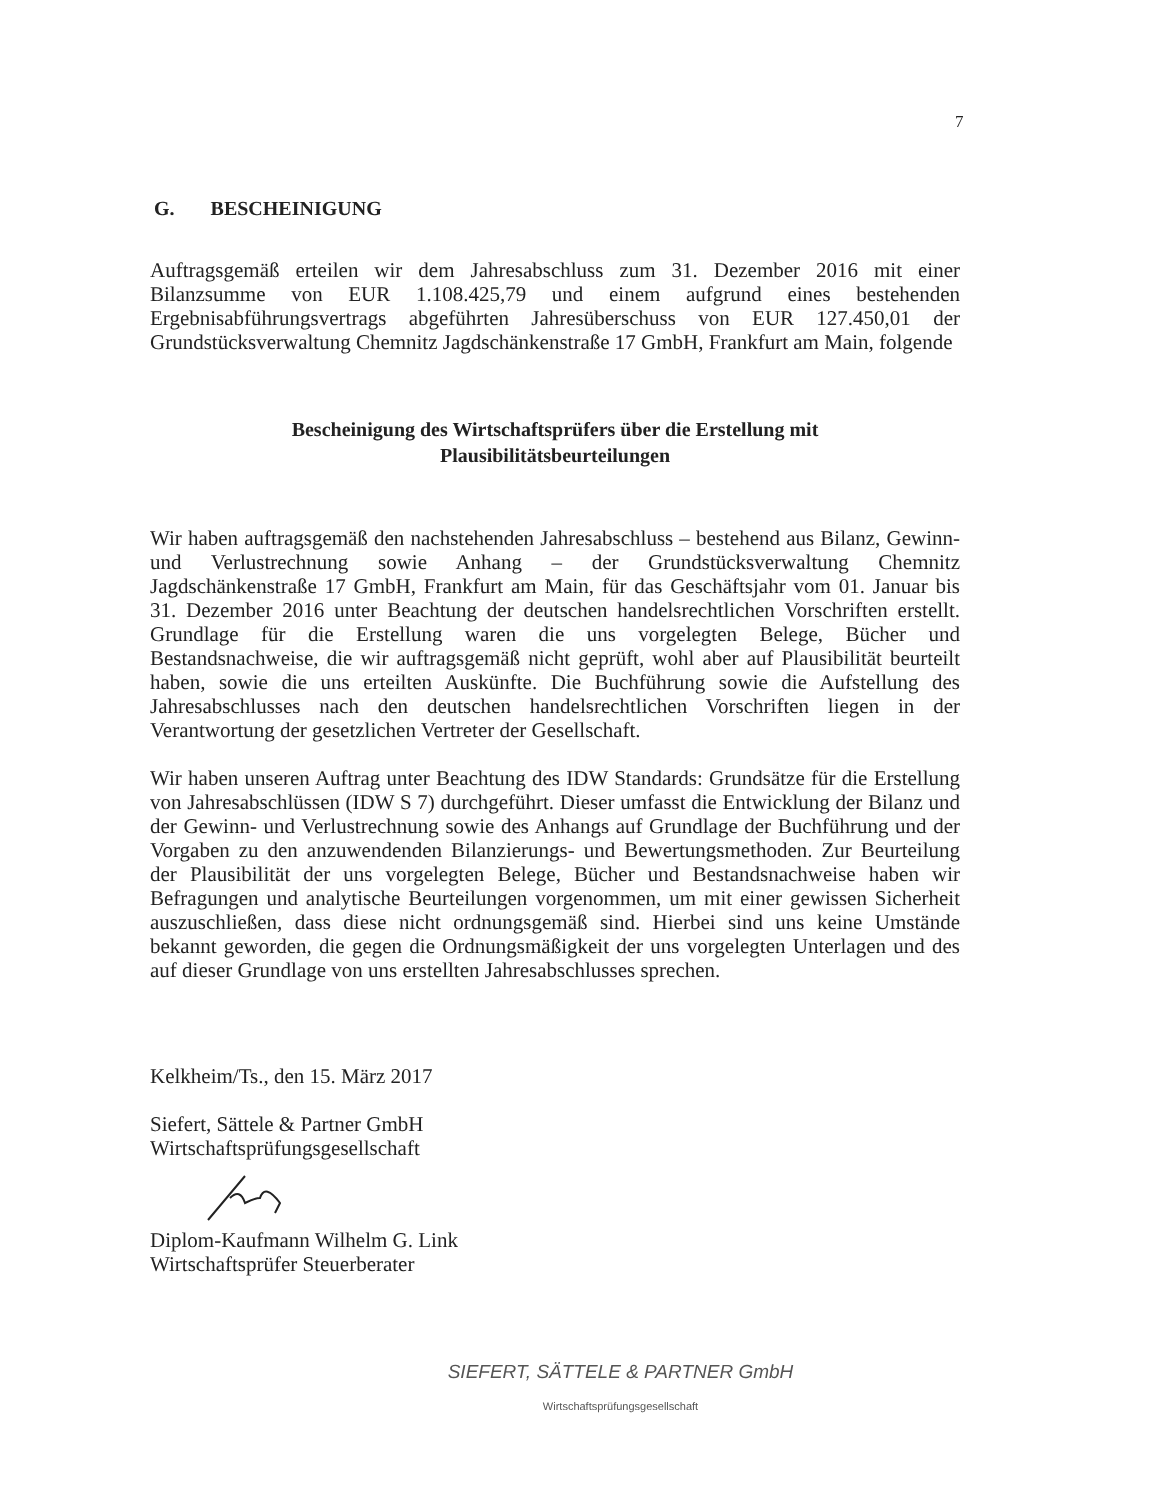7
G. BESCHEINIGUNG
Auftragsgemäß erteilen wir dem Jahresabschluss zum 31. Dezember 2016 mit einer Bilanzsumme von EUR 1.108.425,79 und einem aufgrund eines bestehenden Ergebnisabführungsvertrags abgeführten Jahresüberschuss von EUR 127.450,01 der Grundstücksverwaltung Chemnitz Jagdschänkenstraße 17 GmbH, Frankfurt am Main, folgende
Bescheinigung des Wirtschaftsprüfers über die Erstellung mit
Plausibilitätsbeurteilungen
Wir haben auftragsgemäß den nachstehenden Jahresabschluss – bestehend aus Bilanz, Gewinn- und Verlustrechnung sowie Anhang – der Grundstücksverwaltung Chemnitz Jagdschänkenstraße 17 GmbH, Frankfurt am Main, für das Geschäftsjahr vom 01. Januar bis 31. Dezember 2016 unter Beachtung der deutschen handelsrechtlichen Vorschriften erstellt. Grundlage für die Erstellung waren die uns vorgelegten Belege, Bücher und Bestandsnachweise, die wir auftragsgemäß nicht geprüft, wohl aber auf Plausibilität beurteilt haben, sowie die uns erteilten Auskünfte. Die Buchführung sowie die Aufstellung des Jahresabschlusses nach den deutschen handelsrechtlichen Vorschriften liegen in der Verantwortung der gesetzlichen Vertreter der Gesellschaft.
Wir haben unseren Auftrag unter Beachtung des IDW Standards: Grundsätze für die Erstellung von Jahresabschlüssen (IDW S 7) durchgeführt. Dieser umfasst die Entwicklung der Bilanz und der Gewinn- und Verlustrechnung sowie des Anhangs auf Grundlage der Buchführung und der Vorgaben zu den anzuwendenden Bilanzierungs- und Bewertungsmethoden. Zur Beurteilung der Plausibilität der uns vorgelegten Belege, Bücher und Bestandsnachweise haben wir Befragungen und analytische Beurteilungen vorgenommen, um mit einer gewissen Sicherheit auszuschließen, dass diese nicht ordnungsgemäß sind. Hierbei sind uns keine Umstände bekannt geworden, die gegen die Ordnungsmäßigkeit der uns vorgelegten Unterlagen und des auf dieser Grundlage von uns erstellten Jahresabschlusses sprechen.
Kelkheim/Ts., den 15. März 2017
Siefert, Sättele & Partner GmbH
Wirtschaftsprüfungsgesellschaft
Diplom-Kaufmann Wilhelm G. Link
Wirtschaftsprüfer Steuerberater
SIEFERT, SÄTTELE & PARTNER GmbH
Wirtschaftsprüfungsgesellschaft